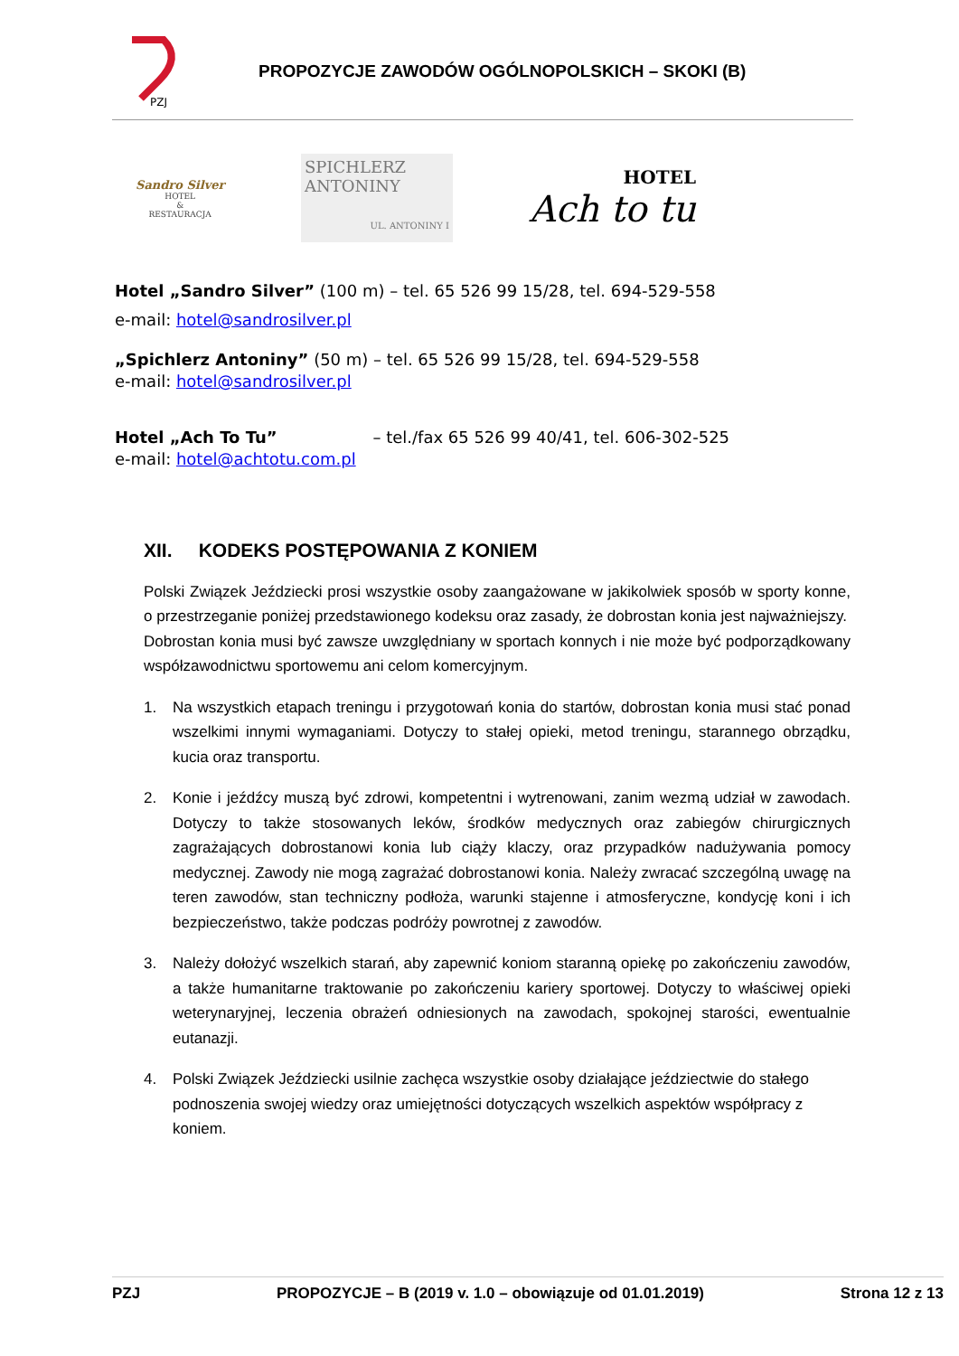PZJ
PROPOZYCJE ZAWODÓW OGÓLNOPOLSKICH – SKOKI (B)
Sandro Silver
HOTEL
&
RESTAURACJA
SPICHLERZ
ANTONINY
UL. ANTONINY I
HOTEL
Ach to tu
Hotel „Sandro Silver” (100 m) – tel. 65 526 99 15/28, tel. 694-529-558
e-mail: hotel@sandrosilver.pl
„Spichlerz Antoniny” (50 m) – tel. 65 526 99 15/28, tel. 694-529-558
e-mail: hotel@sandrosilver.pl
Hotel „Ach To Tu” – tel./fax 65 526 99 40/41, tel. 606-302-525
e-mail: hotel@achtotu.com.pl
XII. KODEKS POSTĘPOWANIA Z KONIEM
Polski Związek Jeździecki prosi wszystkie osoby zaangażowane w jakikolwiek sposób w sporty konne, o przestrzeganie poniżej przedstawionego kodeksu oraz zasady, że dobrostan konia jest najważniejszy.
Dobrostan konia musi być zawsze uwzględniany w sportach konnych i nie może być podporządkowany współzawodnictwu sportowemu ani celom komercyjnym.
1. Na wszystkich etapach treningu i przygotowań konia do startów, dobrostan konia musi stać ponad wszelkimi innymi wymaganiami. Dotyczy to stałej opieki, metod treningu, starannego obrządku, kucia oraz transportu.
2. Konie i jeźdźcy muszą być zdrowi, kompetentni i wytrenowani, zanim wezmą udział w zawodach. Dotyczy to także stosowanych leków, środków medycznych oraz zabiegów chirurgicznych zagrażających dobrostanowi konia lub ciąży klaczy, oraz przypadków nadużywania pomocy medycznej. Zawody nie mogą zagrażać dobrostanowi konia. Należy zwracać szczególną uwagę na teren zawodów, stan techniczny podłoża, warunki stajenne i atmosferyczne, kondycję koni i ich bezpieczeństwo, także podczas podróży powrotnej z zawodów.
3. Należy dołożyć wszelkich starań, aby zapewnić koniom staranną opiekę po zakończeniu zawodów, a także humanitarne traktowanie po zakończeniu kariery sportowej. Dotyczy to właściwej opieki weterynaryjnej, leczenia obrażeń odniesionych na zawodach, spokojnej starości, ewentualnie eutanazji.
4. Polski Związek Jeździecki usilnie zachęca wszystkie osoby działające jeździectwie do stałego podnoszenia swojej wiedzy oraz umiejętności dotyczących wszelkich aspektów współpracy z koniem.
PZJ PROPOZYCJE – B (2019 v. 1.0 – obowiązuje od 01.01.2019) Strona 12 z 13